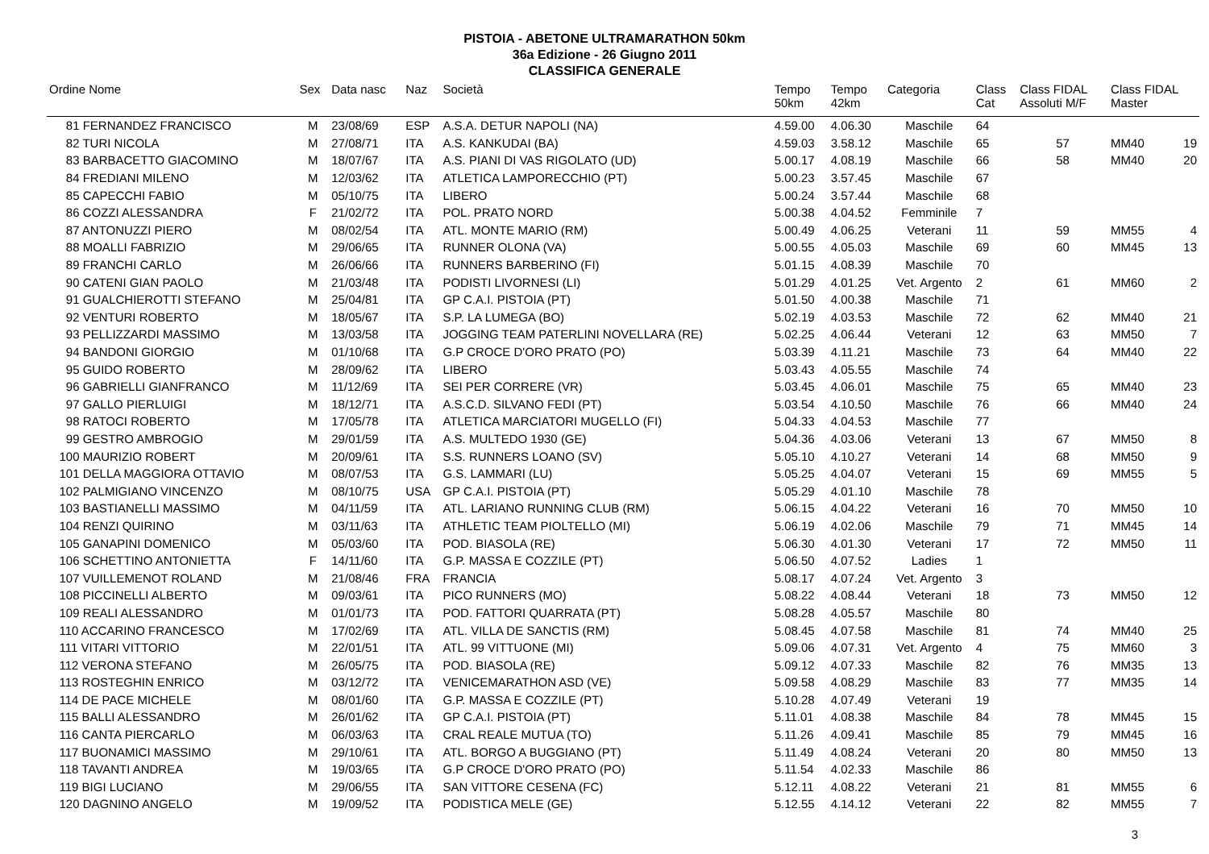PISTOIA - ABETONE ULTRAMARATHON 50km
36a Edizione - 26 Giugno 2011
CLASSIFICA GENERALE
| Ordine Nome | Sex | Data nasc | Naz | Società | Tempo 50km | Tempo 42km | Categoria | Class Cat | Class FIDAL Assoluti M/F | Class FIDAL Master | |
| --- | --- | --- | --- | --- | --- | --- | --- | --- | --- | --- | --- |
| 81 FERNANDEZ FRANCISCO | M | 23/08/69 | ESP | A.S.A. DETUR NAPOLI (NA) | 4.59.00 | 4.06.30 | Maschile | 64 | | | |
| 82 TURI NICOLA | M | 27/08/71 | ITA | A.S. KANKUDAI (BA) | 4.59.03 | 3.58.12 | Maschile | 65 | 57 | MM40 | 19 |
| 83 BARBACETTO GIACOMINO | M | 18/07/67 | ITA | A.S. PIANI DI VAS RIGOLATO (UD) | 5.00.17 | 4.08.19 | Maschile | 66 | 58 | MM40 | 20 |
| 84 FREDIANI MILENO | M | 12/03/62 | ITA | ATLETICA LAMPORECCHIO (PT) | 5.00.23 | 3.57.45 | Maschile | 67 | | | |
| 85 CAPECCHI FABIO | M | 05/10/75 | ITA | LIBERO | 5.00.24 | 3.57.44 | Maschile | 68 | | | |
| 86 COZZI ALESSANDRA | F | 21/02/72 | ITA | POL. PRATO NORD | 5.00.38 | 4.04.52 | Femminile | 7 | | | |
| 87 ANTONUZZI PIERO | M | 08/02/54 | ITA | ATL. MONTE MARIO (RM) | 5.00.49 | 4.06.25 | Veterani | 11 | 59 | MM55 | 4 |
| 88 MOALLI FABRIZIO | M | 29/06/65 | ITA | RUNNER OLONA (VA) | 5.00.55 | 4.05.03 | Maschile | 69 | 60 | MM45 | 13 |
| 89 FRANCHI CARLO | M | 26/06/66 | ITA | RUNNERS BARBERINO (FI) | 5.01.15 | 4.08.39 | Maschile | 70 | | | |
| 90 CATENI GIAN PAOLO | M | 21/03/48 | ITA | PODISTI LIVORNESI (LI) | 5.01.29 | 4.01.25 | Vet. Argento | 2 | 61 | MM60 | 2 |
| 91 GUALCHIEROTTI STEFANO | M | 25/04/81 | ITA | GP C.A.I. PISTOIA (PT) | 5.01.50 | 4.00.38 | Maschile | 71 | | | |
| 92 VENTURI ROBERTO | M | 18/05/67 | ITA | S.P. LA LUMEGA (BO) | 5.02.19 | 4.03.53 | Maschile | 72 | 62 | MM40 | 21 |
| 93 PELLIZZARDI MASSIMO | M | 13/03/58 | ITA | JOGGING TEAM PATERLINI NOVELLARA (RE) | 5.02.25 | 4.06.44 | Veterani | 12 | 63 | MM50 | 7 |
| 94 BANDONI GIORGIO | M | 01/10/68 | ITA | G.P CROCE D'ORO PRATO (PO) | 5.03.39 | 4.11.21 | Maschile | 73 | 64 | MM40 | 22 |
| 95 GUIDO ROBERTO | M | 28/09/62 | ITA | LIBERO | 5.03.43 | 4.05.55 | Maschile | 74 | | | |
| 96 GABRIELLI GIANFRANCO | M | 11/12/69 | ITA | SEI PER CORRERE (VR) | 5.03.45 | 4.06.01 | Maschile | 75 | 65 | MM40 | 23 |
| 97 GALLO PIERLUIGI | M | 18/12/71 | ITA | A.S.C.D. SILVANO FEDI (PT) | 5.03.54 | 4.10.50 | Maschile | 76 | 66 | MM40 | 24 |
| 98 RATOCI ROBERTO | M | 17/05/78 | ITA | ATLETICA MARCIATORI MUGELLO (FI) | 5.04.33 | 4.04.53 | Maschile | 77 | | | |
| 99 GESTRO AMBROGIO | M | 29/01/59 | ITA | A.S. MULTEDO 1930 (GE) | 5.04.36 | 4.03.06 | Veterani | 13 | 67 | MM50 | 8 |
| 100 MAURIZIO ROBERT | M | 20/09/61 | ITA | S.S. RUNNERS LOANO (SV) | 5.05.10 | 4.10.27 | Veterani | 14 | 68 | MM50 | 9 |
| 101 DELLA MAGGIORA OTTAVIO | M | 08/07/53 | ITA | G.S. LAMMARI (LU) | 5.05.25 | 4.04.07 | Veterani | 15 | 69 | MM55 | 5 |
| 102 PALMIGIANO VINCENZO | M | 08/10/75 | USA | GP C.A.I. PISTOIA (PT) | 5.05.29 | 4.01.10 | Maschile | 78 | | | |
| 103 BASTIANELLI MASSIMO | M | 04/11/59 | ITA | ATL. LARIANO RUNNING CLUB (RM) | 5.06.15 | 4.04.22 | Veterani | 16 | 70 | MM50 | 10 |
| 104 RENZI QUIRINO | M | 03/11/63 | ITA | ATHLETIC TEAM PIOLTELLO (MI) | 5.06.19 | 4.02.06 | Maschile | 79 | 71 | MM45 | 14 |
| 105 GANAPINI DOMENICO | M | 05/03/60 | ITA | POD. BIASOLA (RE) | 5.06.30 | 4.01.30 | Veterani | 17 | 72 | MM50 | 11 |
| 106 SCHETTINO ANTONIETTA | F | 14/11/60 | ITA | G.P. MASSA E COZZILE (PT) | 5.06.50 | 4.07.52 | Ladies | 1 | | | |
| 107 VUILLEMENOT ROLAND | M | 21/08/46 | FRA | FRANCIA | 5.08.17 | 4.07.24 | Vet. Argento | 3 | | | |
| 108 PICCINELLI ALBERTO | M | 09/03/61 | ITA | PICO RUNNERS (MO) | 5.08.22 | 4.08.44 | Veterani | 18 | 73 | MM50 | 12 |
| 109 REALI ALESSANDRO | M | 01/01/73 | ITA | POD. FATTORI QUARRATA (PT) | 5.08.28 | 4.05.57 | Maschile | 80 | | | |
| 110 ACCARINO FRANCESCO | M | 17/02/69 | ITA | ATL. VILLA DE SANCTIS (RM) | 5.08.45 | 4.07.58 | Maschile | 81 | 74 | MM40 | 25 |
| 111 VITARI VITTORIO | M | 22/01/51 | ITA | ATL. 99 VITTUONE (MI) | 5.09.06 | 4.07.31 | Vet. Argento | 4 | 75 | MM60 | 3 |
| 112 VERONA STEFANO | M | 26/05/75 | ITA | POD. BIASOLA (RE) | 5.09.12 | 4.07.33 | Maschile | 82 | 76 | MM35 | 13 |
| 113 ROSTEGHIN ENRICO | M | 03/12/72 | ITA | VENICEMARATHON ASD (VE) | 5.09.58 | 4.08.29 | Maschile | 83 | 77 | MM35 | 14 |
| 114 DE PACE MICHELE | M | 08/01/60 | ITA | G.P. MASSA E COZZILE (PT) | 5.10.28 | 4.07.49 | Veterani | 19 | | | |
| 115 BALLI ALESSANDRO | M | 26/01/62 | ITA | GP C.A.I. PISTOIA (PT) | 5.11.01 | 4.08.38 | Maschile | 84 | 78 | MM45 | 15 |
| 116 CANTA PIERCARLO | M | 06/03/63 | ITA | CRAL REALE MUTUA (TO) | 5.11.26 | 4.09.41 | Maschile | 85 | 79 | MM45 | 16 |
| 117 BUONAMICI MASSIMO | M | 29/10/61 | ITA | ATL. BORGO A BUGGIANO (PT) | 5.11.49 | 4.08.24 | Veterani | 20 | 80 | MM50 | 13 |
| 118 TAVANTI ANDREA | M | 19/03/65 | ITA | G.P CROCE D'ORO PRATO (PO) | 5.11.54 | 4.02.33 | Maschile | 86 | | | |
| 119 BIGI LUCIANO | M | 29/06/55 | ITA | SAN VITTORE CESENA (FC) | 5.12.11 | 4.08.22 | Veterani | 21 | 81 | MM55 | 6 |
| 120 DAGNINO ANGELO | M | 19/09/52 | ITA | PODISTICA MELE (GE) | 5.12.55 | 4.14.12 | Veterani | 22 | 82 | MM55 | 7 |
3